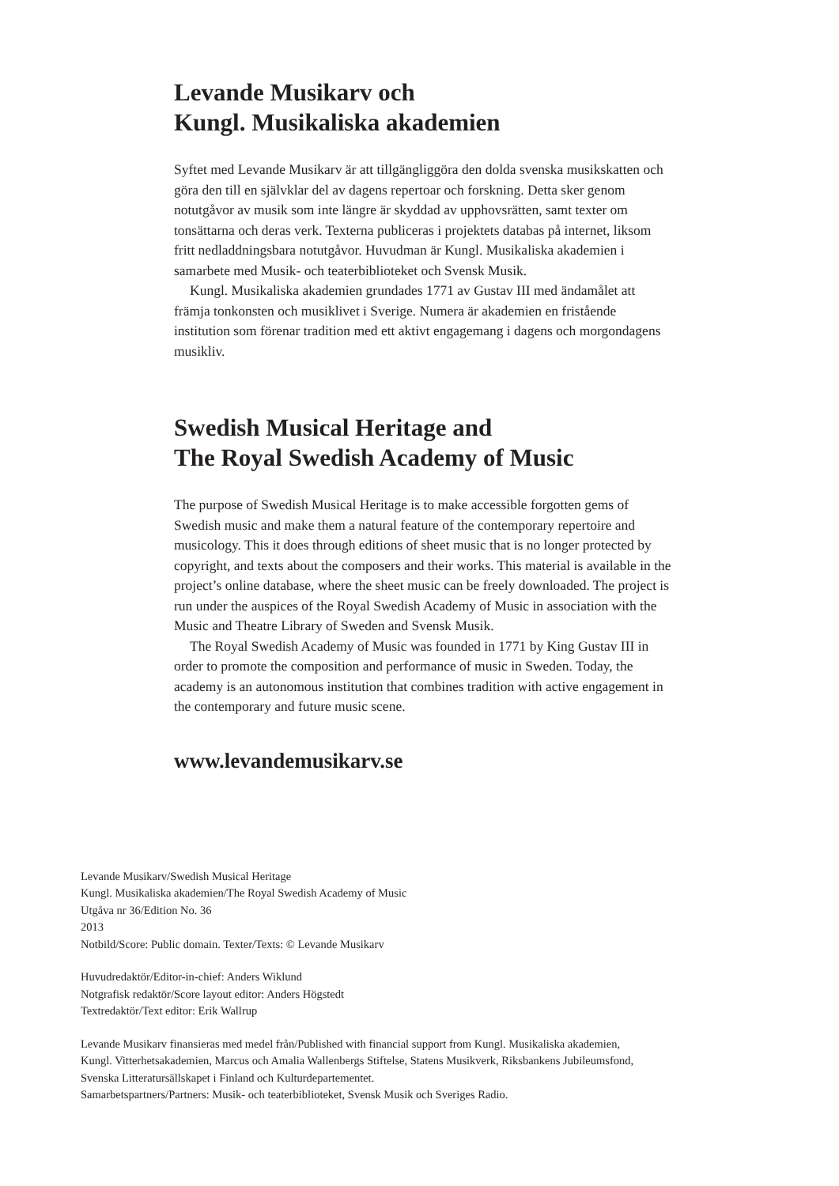Levande Musikarv och
Kungl. Musikaliska akademien
Syftet med Levande Musikarv är att tillgängliggöra den dolda svenska musikskatten och göra den till en självklar del av dagens repertoar och forskning. Detta sker genom notutgåvor av musik som inte längre är skyddad av upphovsrätten, samt texter om tonsättarna och deras verk. Texterna publiceras i projektets databas på internet, liksom fritt nedladdningsbara notutgåvor. Huvudman är Kungl. Musikaliska akademien i samarbete med Musik- och teaterbiblioteket och Svensk Musik.
Kungl. Musikaliska akademien grundades 1771 av Gustav III med ändamålet att främja tonkonsten och musiklivet i Sverige. Numera är akademien en fristående institution som förenar tradition med ett aktivt engagemang i dagens och morgondagens musikliv.
Swedish Musical Heritage and
The Royal Swedish Academy of Music
The purpose of Swedish Musical Heritage is to make accessible forgotten gems of Swedish music and make them a natural feature of the contemporary repertoire and musicology. This it does through editions of sheet music that is no longer protected by copyright, and texts about the composers and their works. This material is available in the project’s online database, where the sheet music can be freely downloaded. The project is run under the auspices of the Royal Swedish Academy of Music in association with the Music and Theatre Library of Sweden and Svensk Musik.
The Royal Swedish Academy of Music was founded in 1771 by King Gustav III in order to promote the composition and performance of music in Sweden. Today, the academy is an autonomous institution that combines tradition with active engagement in the contemporary and future music scene.
www.levandemusikarv.se
Levande Musikarv/Swedish Musical Heritage
Kungl. Musikaliska akademien/The Royal Swedish Academy of Music
Utgåva nr 36/Edition No. 36
2013
Notbild/Score: Public domain. Texter/Texts: © Levande Musikarv
Huvudredaktör/Editor-in-chief: Anders Wiklund
Notgrafisk redaktör/Score layout editor: Anders Högstedt
Textredaktör/Text editor: Erik Wallrup
Levande Musikarv finansieras med medel från/Published with financial support from Kungl. Musikaliska akademien,
Kungl. Vitterhetsakademien, Marcus och Amalia Wallenbergs Stiftelse, Statens Musikverk, Riksbankens Jubileumsfond,
Svenska Litteratursällskapet i Finland och Kulturdepartementet.
Samarbetspartners/Partners: Musik- och teaterbiblioteket, Svensk Musik och Sveriges Radio.